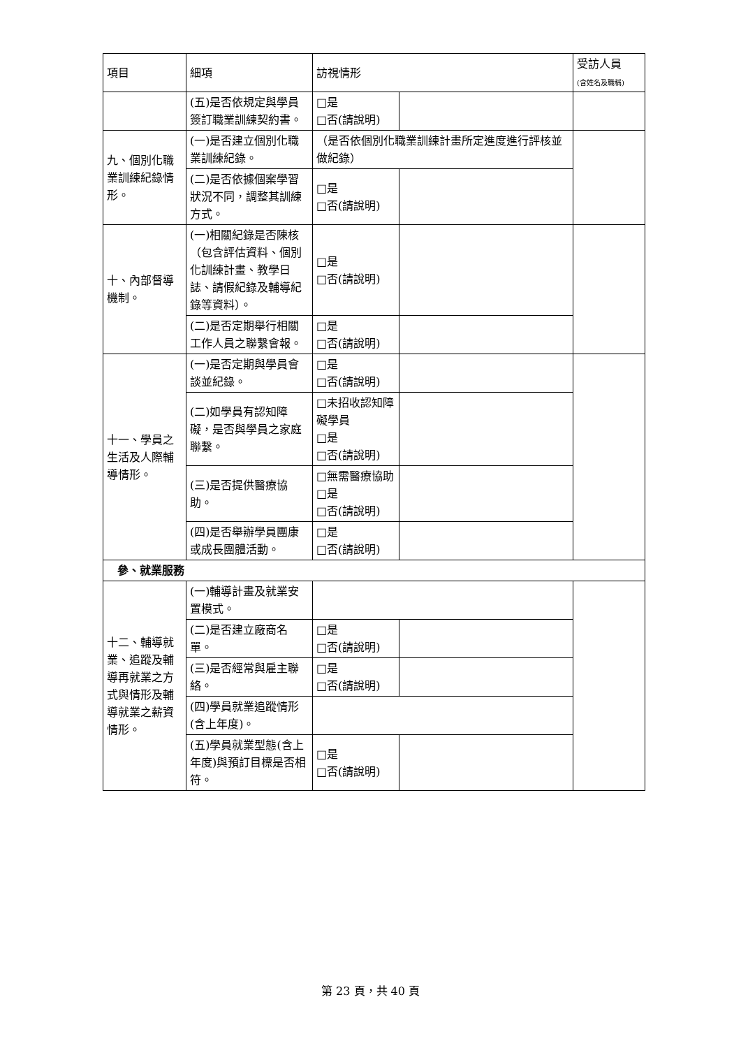| 項目 | 細項 | 訪視情形 | | 受訪人員 (含姓名及職稱) |
| --- | --- | --- | --- | --- |
| | (五)是否依規定與學員簽訂職業訓練契約書。 | □是 □否(請說明) | | |
| 九、個別化職業訓練紀錄情形。 | (一)是否建立個別化職業訓練紀錄。 | （是否依個別化職業訓練計畫所定進度進行評核並做紀錄） | | |
| | (二)是否依據個案學習狀況不同，調整其訓練方式。 | □是 □否(請說明) | | |
| 十、內部督導機制。 | (一)相關紀錄是否陳核（包含評估資料、個別化訓練計畫、教學日誌、請假紀錄及輔導紀錄等資料）。 | □是 □否(請說明) | | |
| | (二)是否定期舉行相關工作人員之聯繫會報。 | □是 □否(請說明) | | |
| 十一、學員之生活及人際輔導情形。 | (一)是否定期與學員會談並紀錄。 | □是 □否(請說明) | | |
| | (二)如學員有認知障礙，是否與學員之家庭聯繫。 | □未招收認知障礙學員 □是 □否(請說明) | | |
| | (三)是否提供醫療協助。 | □無需醫療協助 □是 □否(請說明) | | |
| | (四)是否舉辦學員團康或成長團體活動。 | □是 □否(請說明) | | |
| 參、就業服務 | | | | |
| 十二、輔導就業、追蹤及輔導再就業之方式與情形及輔導就業之薪資情形。 | (一)輔導計畫及就業安置模式。 | | | |
| | (二)是否建立廠商名單。 | □是 □否(請說明) | | |
| | (三)是否經常與雇主聯絡。 | □是 □否(請說明) | | |
| | (四)學員就業追蹤情形(含上年度)。 | | | |
| | (五)學員就業型態(含上年度)與預訂目標是否相符。 | □是 □否(請說明) | | |
第 23 頁，共 40 頁